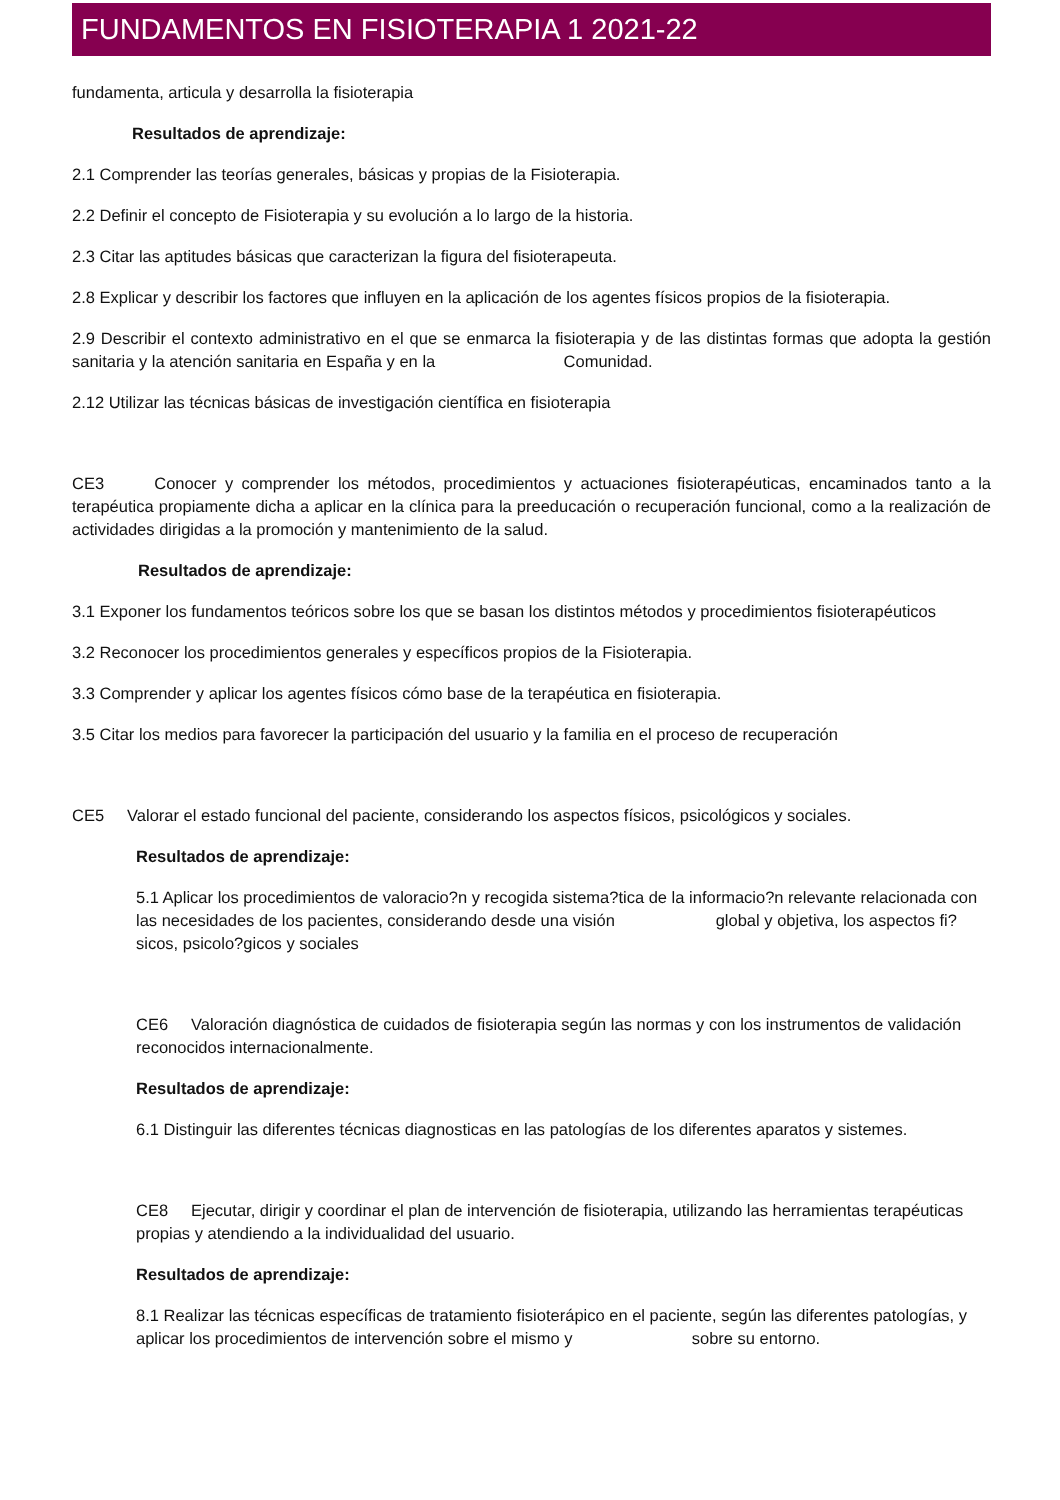FUNDAMENTOS EN FISIOTERAPIA 1 2021-22
fundamenta, articula y desarrolla la fisioterapia
Resultados de aprendizaje:
2.1 Comprender las teorías generales, básicas y propias de la Fisioterapia.
2.2 Definir el concepto de Fisioterapia y su evolución a lo largo de la historia.
2.3 Citar las aptitudes básicas que caracterizan la figura del fisioterapeuta.
2.8 Explicar y describir los factores que influyen en la aplicación de los agentes físicos propios de la fisioterapia.
2.9 Describir el contexto administrativo en el que se enmarca la fisioterapia y de las distintas formas que adopta la gestión sanitaria y la atención sanitaria en España y en la Comunidad.
2.12 Utilizar las técnicas básicas de investigación científica en fisioterapia
CE3 Conocer y comprender los métodos, procedimientos y actuaciones fisioterapéuticas, encaminados tanto a la terapéutica propiamente dicha a aplicar en la clínica para la preeducación o recuperación funcional, como a la realización de actividades dirigidas a la promoción y mantenimiento de la salud.
Resultados de aprendizaje:
3.1 Exponer los fundamentos teóricos sobre los que se basan los distintos métodos y procedimientos fisioterapéuticos
3.2 Reconocer los procedimientos generales y específicos propios de la Fisioterapia.
3.3 Comprender y aplicar los agentes físicos cómo base de la terapéutica en fisioterapia.
3.5 Citar los medios para favorecer la participación del usuario y la familia en el proceso de recuperación
CE5 Valorar el estado funcional del paciente, considerando los aspectos físicos, psicológicos y sociales.
Resultados de aprendizaje:
5.1 Aplicar los procedimientos de valoracio?n y recogida sistema?tica de la informacio?n relevante relacionada con las necesidades de los pacientes, considerando desde una visión global y objetiva, los aspectos fi?sicos, psicolo?gicos y sociales
CE6 Valoración diagnóstica de cuidados de fisioterapia según las normas y con los instrumentos de validación reconocidos internacionalmente.
Resultados de aprendizaje:
6.1 Distinguir las diferentes técnicas diagnosticas en las patologías de los diferentes aparatos y sistemes.
CE8 Ejecutar, dirigir y coordinar el plan de intervención de fisioterapia, utilizando las herramientas terapéuticas propias y atendiendo a la individualidad del usuario.
Resultados de aprendizaje:
8.1 Realizar las técnicas específicas de tratamiento fisioterápico en el paciente, según las diferentes patologías, y aplicar los procedimientos de intervención sobre el mismo y sobre su entorno.